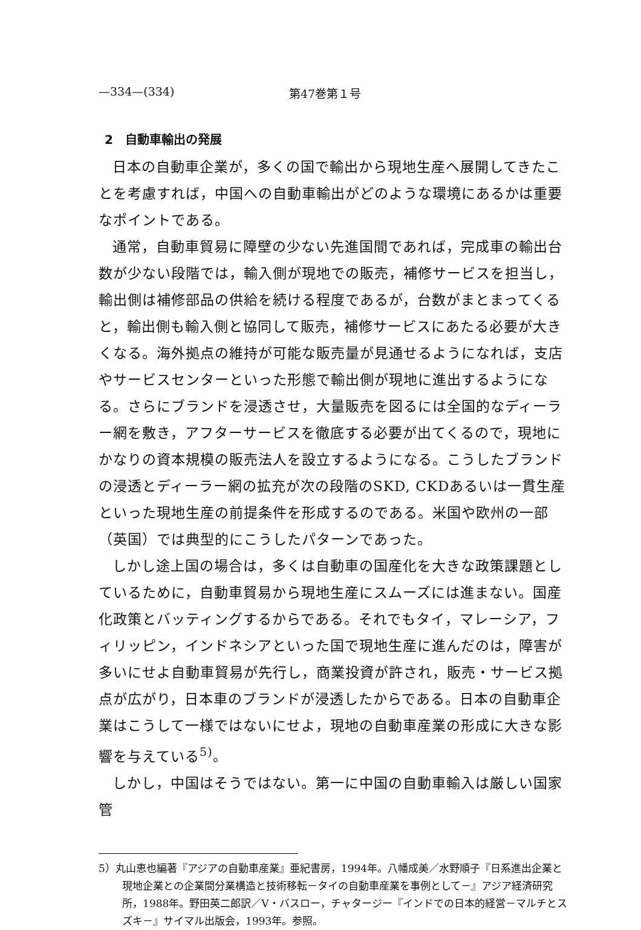—334—(334) 第47巻第１号
2　自動車輸出の発展
日本の自動車企業が，多くの国で輸出から現地生産へ展開してきたことを考慮すれば，中国への自動車輸出がどのような環境にあるかは重要なポイントである。
通常，自動車貿易に障壁の少ない先進国間であれば，完成車の輸出台数が少ない段階では，輸入側が現地での販売，補修サービスを担当し，輸出側は補修部品の供給を続ける程度であるが，台数がまとまってくると，輸出側も輸入側と協同して販売，補修サービスにあたる必要が大きくなる。海外拠点の維持が可能な販売量が見通せるようになれば，支店やサービスセンターといった形態で輸出側が現地に進出するようになる。さらにブランドを浸透させ，大量販売を図るには全国的なディーラー網を敷き，アフターサービスを徹底する必要が出てくるので，現地にかなりの資本規模の販売法人を設立するようになる。こうしたブランドの浸透とディーラー網の拡充が次の段階のSKD, CKDあるいは一貫生産といった現地生産の前提条件を形成するのである。米国や欧州の一部（英国）では典型的にこうしたパターンであった。
しかし途上国の場合は，多くは自動車の国産化を大きな政策課題としているために，自動車貿易から現地生産にスムーズには進まない。国産化政策とバッティングするからである。それでもタイ，マレーシア，フィリッピン，インドネシアといった国で現地生産に進んだのは，障害が多いにせよ自動車貿易が先行し，商業投資が許され，販売・サービス拠点が広がり，日本車のブランドが浸透したからである。日本の自動車企業はこうして一様ではないにせよ，現地の自動車産業の形成に大きな影響を与えている<sup>5)</sup>。
しかし，中国はそうではない。第一に中国の自動車輸入は厳しい国家管
5）丸山恵也編著『アジアの自動車産業』亜紀書房，1994年。八幡成美／水野順子『日系進出企業と現地企業との企業間分業構造と技術移転－タイの自動車産業を事例として－』アジア経済研究所，1988年。野田英二郎訳／V・バスロー，チャタージー『インドでの日本的経営－マルチとスズキ－』サイマル出版会，1993年。参照。